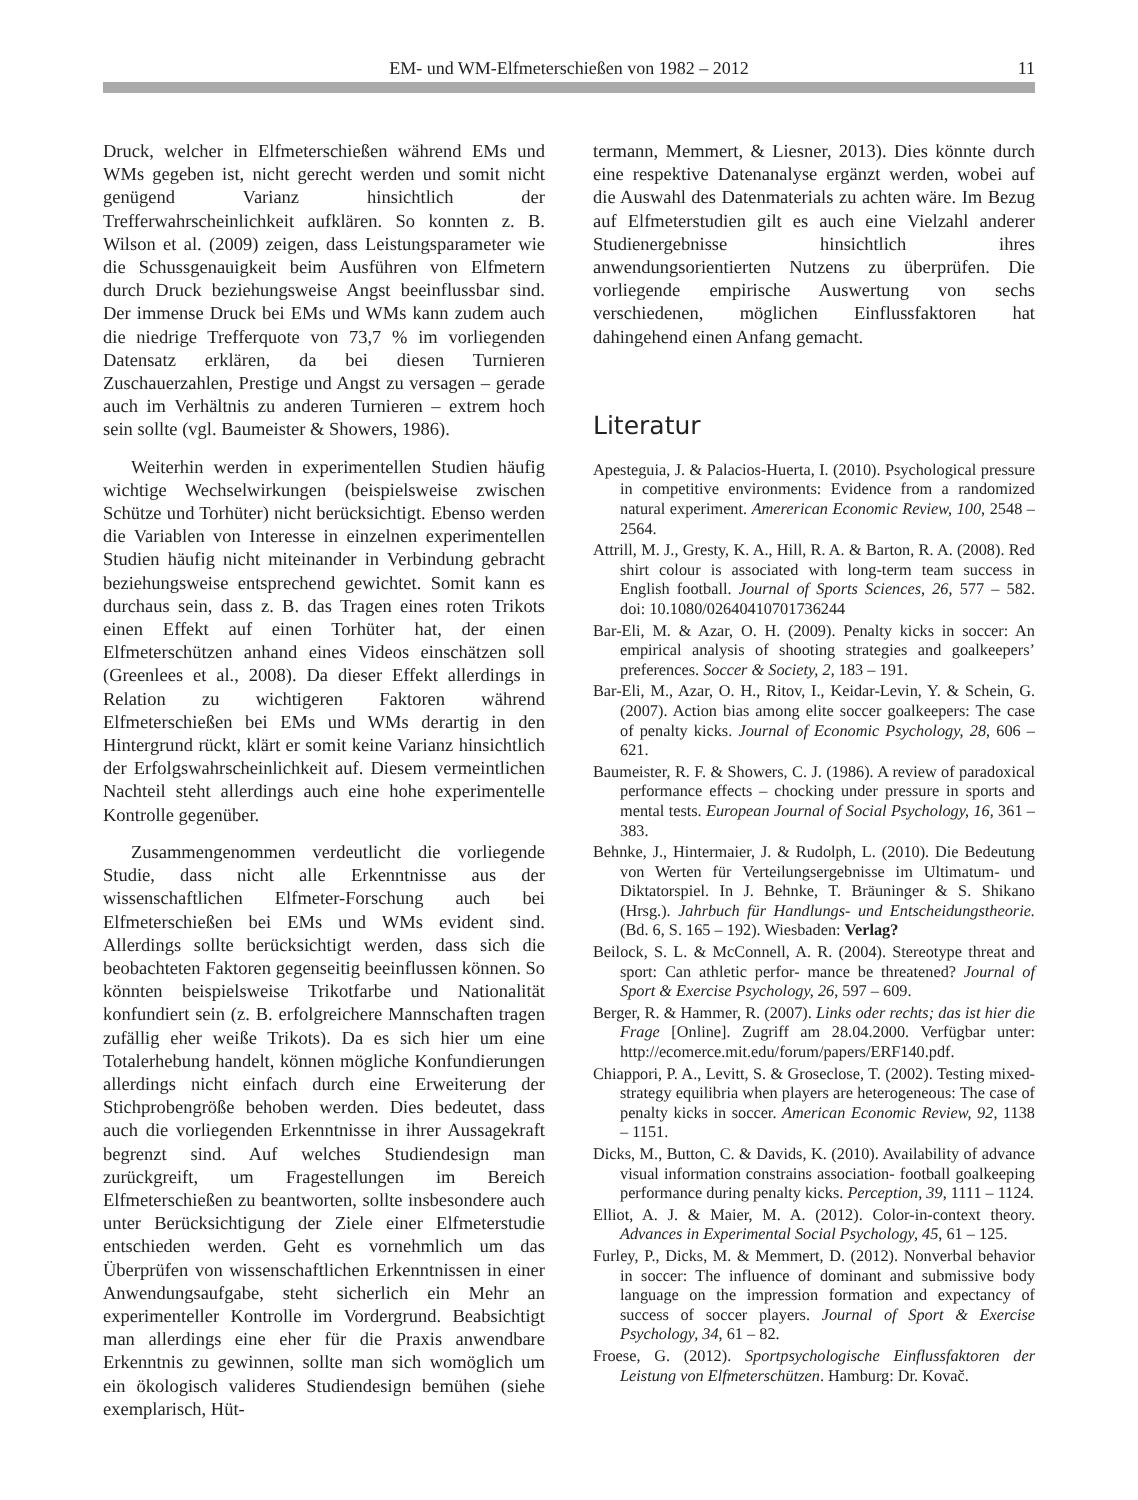EM- und WM-Elfmeterschießen von 1982 – 2012
11
Druck, welcher in Elfmeterschießen während EMs und WMs gegeben ist, nicht gerecht werden und somit nicht genügend Varianz hinsichtlich der Trefferwahrscheinlichkeit aufklären. So konnten z. B. Wilson et al. (2009) zeigen, dass Leistungsparameter wie die Schussgenauigkeit beim Ausführen von Elfmetern durch Druck beziehungsweise Angst beeinflussbar sind. Der immense Druck bei EMs und WMs kann zudem auch die niedrige Trefferquote von 73,7 % im vorliegenden Datensatz erklären, da bei diesen Turnieren Zuschauerzahlen, Prestige und Angst zu versagen – gerade auch im Verhältnis zu anderen Turnieren – extrem hoch sein sollte (vgl. Baumeister & Showers, 1986).
Weiterhin werden in experimentellen Studien häufig wichtige Wechselwirkungen (beispielsweise zwischen Schütze und Torhüter) nicht berücksichtigt. Ebenso werden die Variablen von Interesse in einzelnen experimentellen Studien häufig nicht miteinander in Verbindung gebracht beziehungsweise entsprechend gewichtet. Somit kann es durchaus sein, dass z. B. das Tragen eines roten Trikots einen Effekt auf einen Torhüter hat, der einen Elfmeterschützen anhand eines Videos einschätzen soll (Greenlees et al., 2008). Da dieser Effekt allerdings in Relation zu wichtigeren Faktoren während Elfmeterschießen bei EMs und WMs derartig in den Hintergrund rückt, klärt er somit keine Varianz hinsichtlich der Erfolgswahrscheinlichkeit auf. Diesem vermeintlichen Nachteil steht allerdings auch eine hohe experimentelle Kontrolle gegenüber.
Zusammengenommen verdeutlicht die vorliegende Studie, dass nicht alle Erkenntnisse aus der wissenschaftlichen Elfmeter-Forschung auch bei Elfmeterschießen bei EMs und WMs evident sind. Allerdings sollte berücksichtigt werden, dass sich die beobachteten Faktoren gegenseitig beeinflussen können. So könnten beispielsweise Trikotfarbe und Nationalität konfundiert sein (z. B. erfolgreichere Mannschaften tragen zufällig eher weiße Trikots). Da es sich hier um eine Totalerhebung handelt, können mögliche Konfundierungen allerdings nicht einfach durch eine Erweiterung der Stichprobengröße behoben werden. Dies bedeutet, dass auch die vorliegenden Erkenntnisse in ihrer Aussagekraft begrenzt sind. Auf welches Studiendesign man zurückgreift, um Fragestellungen im Bereich Elfmeterschießen zu beantworten, sollte insbesondere auch unter Berücksichtigung der Ziele einer Elfmeterstudie entschieden werden. Geht es vornehmlich um das Überprüfen von wissenschaftlichen Erkenntnissen in einer Anwendungsaufgabe, steht sicherlich ein Mehr an experimenteller Kontrolle im Vordergrund. Beabsichtigt man allerdings eine eher für die Praxis anwendbare Erkenntnis zu gewinnen, sollte man sich womöglich um ein ökologisch valideres Studiendesign bemühen (siehe exemplarisch, Hüt-
termann, Memmert, & Liesner, 2013). Dies könnte durch eine respektive Datenanalyse ergänzt werden, wobei auf die Auswahl des Datenmaterials zu achten wäre. Im Bezug auf Elfmeterstudien gilt es auch eine Vielzahl anderer Studienergebnisse hinsichtlich ihres anwendungsorientierten Nutzens zu überprüfen. Die vorliegende empirische Auswertung von sechs verschiedenen, möglichen Einflussfaktoren hat dahingehend einen Anfang gemacht.
Literatur
Apesteguia, J. & Palacios-Huerta, I. (2010). Psychological pressure in competitive environments: Evidence from a randomized natural experiment. Amererican Economic Review, 100, 2548 – 2564.
Attrill, M. J., Gresty, K. A., Hill, R. A. & Barton, R. A. (2008). Red shirt colour is associated with long-term team success in English football. Journal of Sports Sciences, 26, 577 – 582. doi: 10.1080/02640410701736244
Bar-Eli, M. & Azar, O. H. (2009). Penalty kicks in soccer: An empirical analysis of shooting strategies and goalkeepers’ preferences. Soccer & Society, 2, 183 – 191.
Bar-Eli, M., Azar, O. H., Ritov, I., Keidar-Levin, Y. & Schein, G. (2007). Action bias among elite soccer goalkeepers: The case of penalty kicks. Journal of Economic Psychology, 28, 606 – 621.
Baumeister, R. F. & Showers, C. J. (1986). A review of paradoxical performance effects – chocking under pressure in sports and mental tests. European Journal of Social Psychology, 16, 361 – 383.
Behnke, J., Hintermaier, J. & Rudolph, L. (2010). Die Bedeutung von Werten für Verteilungsergebnisse im Ultimatum- und Diktatorspiel. In J. Behnke, T. Bräuninger & S. Shikano (Hrsg.). Jahrbuch für Handlungs- und Entscheidungstheorie.(Bd. 6, S. 165 – 192). Wiesbaden: Verlag?
Beilock, S. L. & McConnell, A. R. (2004). Stereotype threat and sport: Can athletic perfor- mance be threatened? Journal of Sport & Exercise Psychology, 26, 597 – 609.
Berger, R. & Hammer, R. (2007). Links oder rechts; das ist hier die Frage [Online]. Zugriff am 28.04.2000. Verfügbar unter: http://ecomerce.mit.edu/forum/papers/ERF140.pdf.
Chiappori, P. A., Levitt, S. & Groseclose, T. (2002). Testing mixed-strategy equilibria when players are heterogeneous: The case of penalty kicks in soccer. American Economic Review, 92, 1138 – 1151.
Dicks, M., Button, C. & Davids, K. (2010). Availability of advance visual information constrains association- football goalkeeping performance during penalty kicks. Perception, 39, 1111 – 1124.
Elliot, A. J. & Maier, M. A. (2012). Color-in-context theory. Advances in Experimental Social Psychology, 45, 61 – 125.
Furley, P., Dicks, M. & Memmert, D. (2012). Nonverbal behavior in soccer: The influence of dominant and submissive body language on the impression formation and expectancy of success of soccer players. Journal of Sport & Exercise Psychology, 34, 61 – 82.
Froese, G. (2012). Sportpsychologische Einflussfaktoren der Leistung von Elfmeterschützen. Hamburg: Dr. Kovač.